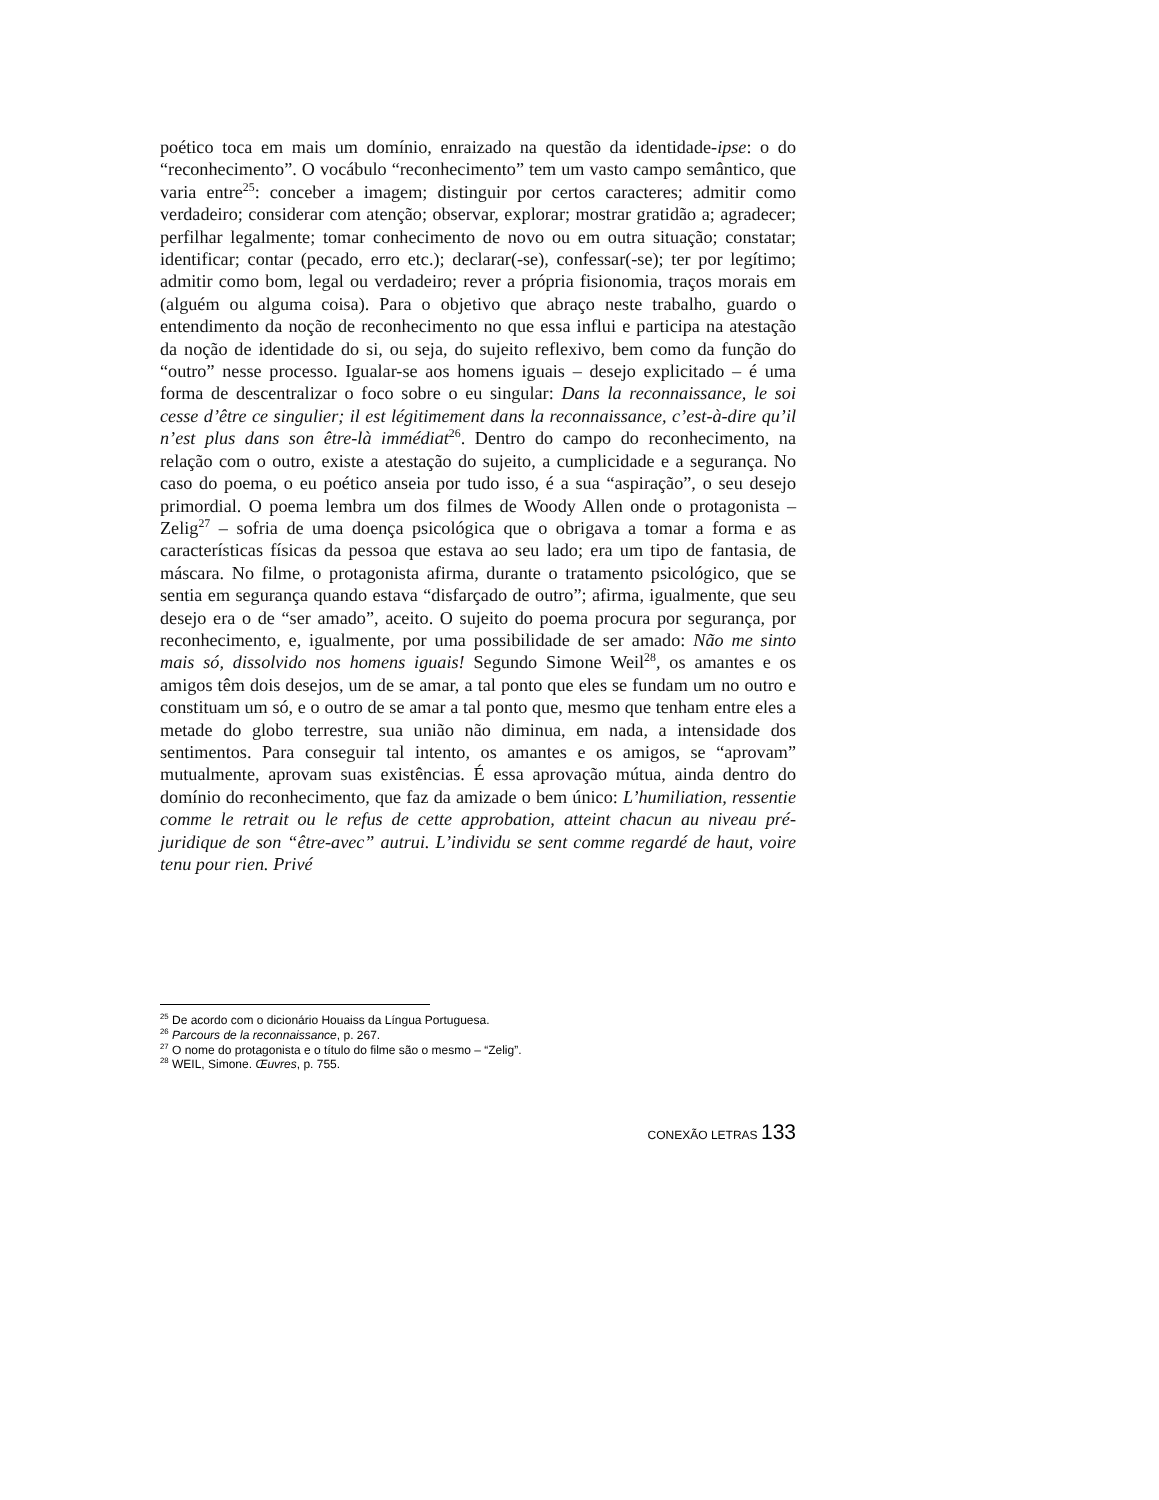poético toca em mais um domínio, enraizado na questão da identidade-ipse: o do “reconhecimento”. O vocábulo “reconhecimento” tem um vasto campo semântico, que varia entre<sup>25</sup>: conceber a imagem; distinguir por certos caracteres; admitir como verdadeiro; considerar com atenção; observar, explorar; mostrar gratidão a; agradecer; perfilhar legalmente; tomar conhecimento de novo ou em outra situação; constatar; identificar; contar (pecado, erro etc.); declarar(-se), confessar(-se); ter por legítimo; admitir como bom, legal ou verdadeiro; rever a própria fisionomia, traços morais em (alguém ou alguma coisa). Para o objetivo que abraço neste trabalho, guardo o entendimento da noção de reconhecimento no que essa influi e participa na atestação da noção de identidade do si, ou seja, do sujeito reflexivo, bem como da função do “outro” nesse processo. Igualar-se aos homens iguais – desejo explicitado – é uma forma de descentralizar o foco sobre o eu singular: Dans la reconnaissance, le soi cesse d’être ce singulier; il est légitimement dans la reconnaissance, c’est-à-dire qu’il n’est plus dans son être-là immédiat<sup>26</sup>. Dentro do campo do reconhecimento, na relação com o outro, existe a atestação do sujeito, a cumplicidade e a segurança. No caso do poema, o eu poético anseia por tudo isso, é a sua “aspiração”, o seu desejo primordial. O poema lembra um dos filmes de Woody Allen onde o protagonista – Zelig<sup>27</sup> – sofria de uma doença psicológica que o obrigava a tomar a forma e as características físicas da pessoa que estava ao seu lado; era um tipo de fantasia, de máscara. No filme, o protagonista afirma, durante o tratamento psicológico, que se sentia em segurança quando estava “disfarçado de outro”; afirma, igualmente, que seu desejo era o de “ser amado”, aceito. O sujeito do poema procura por segurança, por reconhecimento, e, igualmente, por uma possibilidade de ser amado: Não me sinto mais só, dissolvido nos homens iguais! Segundo Simone Weil<sup>28</sup>, os amantes e os amigos têm dois desejos, um de se amar, a tal ponto que eles se fundam um no outro e constituam um só, e o outro de se amar a tal ponto que, mesmo que tenham entre eles a metade do globo terrestre, sua união não diminua, em nada, a intensidade dos sentimentos. Para conseguir tal intento, os amantes e os amigos, se “aprovam” mutualmente, aprovam suas existências. É essa aprovação mútua, ainda dentro do domínio do reconhecimento, que faz da amizade o bem único: L’humiliation, ressentie comme le retrait ou le refus de cette approbation, atteint chacun au niveau pré-juridique de son “être-avec” autrui. L’individu se sent comme regardé de haut, voire tenu pour rien. Privé
<sup>25</sup> De acordo com o dicionário Houaiss da Língua Portuguesa.
<sup>26</sup> Parcours de la reconnaissance, p. 267.
<sup>27</sup> O nome do protagonista e o título do filme são o mesmo – “Zelig”.
<sup>28</sup> WEIL, Simone. Œuvres, p. 755.
CONEXÃO LETRAS 133